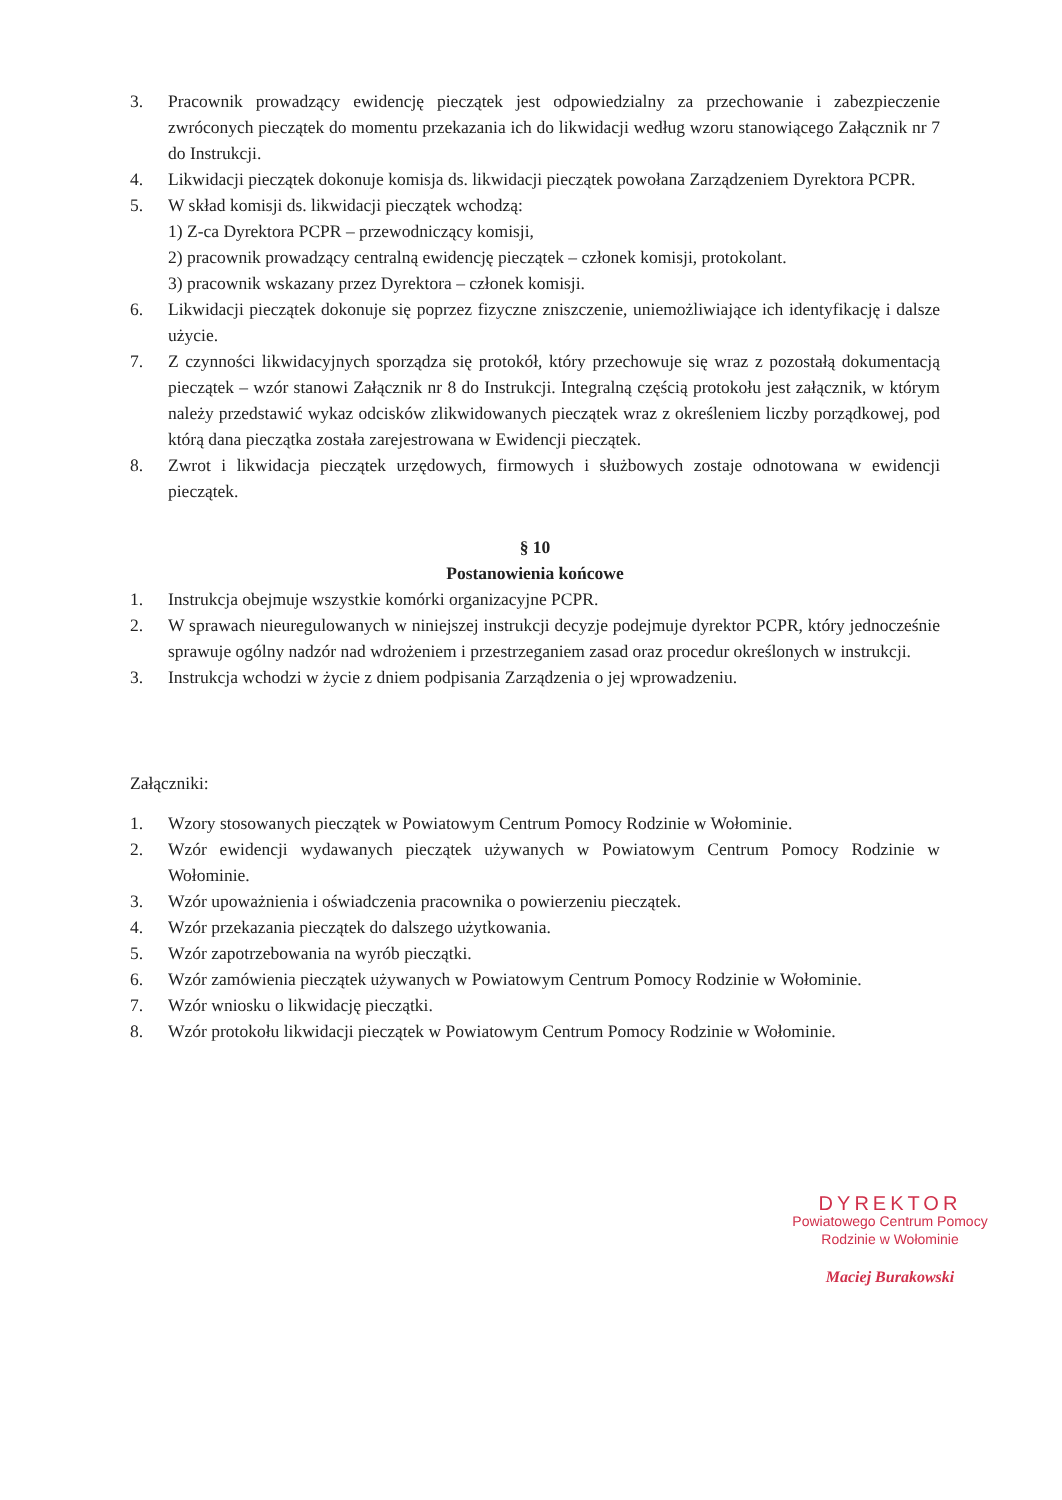3. Pracownik prowadzący ewidencję pieczątek jest odpowiedzialny za przechowanie i zabezpieczenie zwróconych pieczątek do momentu przekazania ich do likwidacji według wzoru stanowiącego Załącznik nr 7 do Instrukcji.
4. Likwidacji pieczątek dokonuje komisja ds. likwidacji pieczątek powołana Zarządzeniem Dyrektora PCPR.
5. W skład komisji ds. likwidacji pieczątek wchodzą:
1) Z-ca Dyrektora PCPR – przewodniczący komisji,
2) pracownik prowadzący centralną ewidencję pieczątek – członek komisji, protokolant.
3) pracownik wskazany przez Dyrektora – członek komisji.
6. Likwidacji pieczątek dokonuje się poprzez fizyczne zniszczenie, uniemożliwiające ich identyfikację i dalsze użycie.
7. Z czynności likwidacyjnych sporządza się protokół, który przechowuje się wraz z pozostałą dokumentacją pieczątek – wzór stanowi Załącznik nr 8 do Instrukcji. Integralną częścią protokołu jest załącznik, w którym należy przedstawić wykaz odcisków zlikwidowanych pieczątek wraz z określeniem liczby porządkowej, pod którą dana pieczątka została zarejestrowana w Ewidencji pieczątek.
8. Zwrot i likwidacja pieczątek urzędowych, firmowych i służbowych zostaje odnotowana w ewidencji pieczątek.
§ 10
Postanowienia końcowe
1. Instrukcja obejmuje wszystkie komórki organizacyjne PCPR.
2. W sprawach nieuregulowanych w niniejszej instrukcji decyzje podejmuje dyrektor PCPR, który jednocześnie sprawuje ogólny nadzór nad wdrożeniem i przestrzeganiem zasad oraz procedur określonych w instrukcji.
3. Instrukcja wchodzi w życie z dniem podpisania Zarządzenia o jej wprowadzeniu.
Załączniki:
1. Wzory stosowanych pieczątek w Powiatowym Centrum Pomocy Rodzinie w Wołominie.
2. Wzór ewidencji wydawanych pieczątek używanych w Powiatowym Centrum Pomocy Rodzinie w Wołominie.
3. Wzór upoważnienia i oświadczenia pracownika o powierzeniu pieczątek.
4. Wzór przekazania pieczątek do dalszego użytkowania.
5. Wzór zapotrzebowania na wyrób pieczątki.
6. Wzór zamówienia pieczątek używanych w Powiatowym Centrum Pomocy Rodzinie w Wołominie.
7. Wzór wniosku o likwidację pieczątki.
8. Wzór protokołu likwidacji pieczątek w Powiatowym Centrum Pomocy Rodzinie w Wołominie.
DYREKTOR
Powiatowego Centrum Pomocy
Rodzinie w Wołominie
Maciej Burakowski